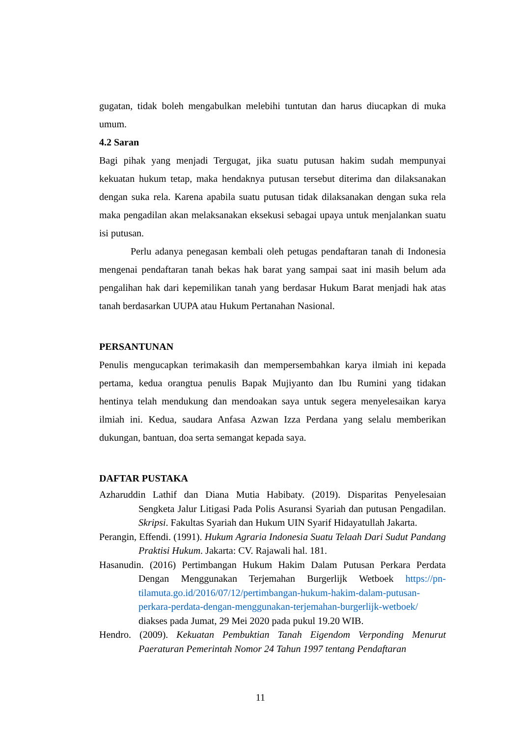gugatan, tidak boleh mengabulkan melebihi tuntutan dan harus diucapkan di muka umum.
4.2 Saran
Bagi pihak yang menjadi Tergugat, jika suatu putusan hakim sudah mempunyai kekuatan hukum tetap, maka hendaknya putusan tersebut diterima dan dilaksanakan dengan suka rela. Karena apabila suatu putusan tidak dilaksanakan dengan suka rela maka pengadilan akan melaksanakan eksekusi sebagai upaya untuk menjalankan suatu isi putusan.
Perlu adanya penegasan kembali oleh petugas pendaftaran tanah di Indonesia mengenai pendaftaran tanah bekas hak barat yang sampai saat ini masih belum ada pengalihan hak dari kepemilikan tanah yang berdasar Hukum Barat menjadi hak atas tanah berdasarkan UUPA atau Hukum Pertanahan Nasional.
PERSANTUNAN
Penulis mengucapkan terimakasih dan mempersembahkan karya ilmiah ini kepada pertama, kedua orangtua penulis Bapak Mujiyanto dan Ibu Rumini yang tidakan hentinya telah mendukung dan mendoakan saya untuk segera menyelesaikan karya ilmiah ini. Kedua, saudara Anfasa Azwan Izza Perdana yang selalu memberikan dukungan, bantuan, doa serta semangat kepada saya.
DAFTAR PUSTAKA
Azharuddin Lathif dan Diana Mutia Habibaty. (2019). Disparitas Penyelesaian Sengketa Jalur Litigasi Pada Polis Asuransi Syariah dan putusan Pengadilan. Skripsi. Fakultas Syariah dan Hukum UIN Syarif Hidayatullah Jakarta.
Perangin, Effendi. (1991). Hukum Agraria Indonesia Suatu Telaah Dari Sudut Pandang Praktisi Hukum. Jakarta: CV. Rajawali hal. 181.
Hasanudin. (2016) Pertimbangan Hukum Hakim Dalam Putusan Perkara Perdata Dengan Menggunakan Terjemahan Burgerlijk Wetboek https://pn-tilamuta.go.id/2016/07/12/pertimbangan-hukum-hakim-dalam-putusan-perkara-perdata-dengan-menggunakan-terjemahan-burgerlijk-wetboek/ diakses pada Jumat, 29 Mei 2020 pada pukul 19.20 WIB.
Hendro. (2009). Kekuatan Pembuktian Tanah Eigendom Verponding Menurut Paeraturan Pemerintah Nomor 24 Tahun 1997 tentang Pendaftaran
11